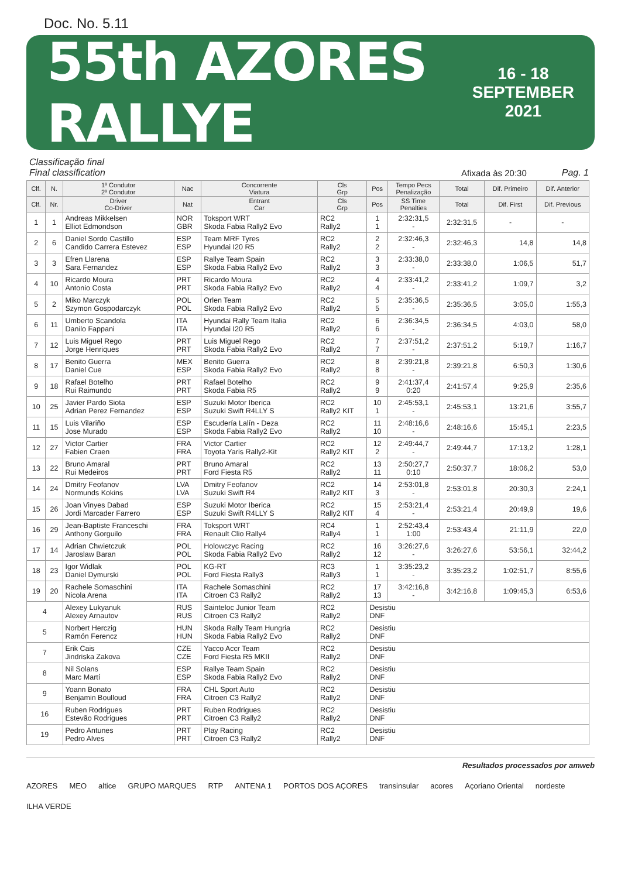Doc. No. 5.11
55th AZORES RALLYE 16 - 18
SEPTEMBER
2021
Classificação final
Final classification
Afixada às 20:30
Pag. 1
| Clf. | N. | 1º Condutor 2º Condutor | Nac | Concorrente Viatura | Cls Grp | Pos | Tempo Pecs Penalização | Total | Dif. Primeiro | Dif. Anterior |
| --- | --- | --- | --- | --- | --- | --- | --- | --- | --- | --- |
| Clf. | Nr. | Driver Co-Driver | Nat | Entrant Car | Cls Grp | Pos | SS Time Penalties | Total | Dif. First | Dif. Previous |
| 1 | 1 | Andreas Mikkelsen Elliot Edmondson | NOR GBR | Toksport WRT Skoda Fabia Rally2 Evo | RC2 Rally2 | 1 1 | 2:32:31,5 - | 2:32:31,5 | - | - |
| 2 | 6 | Daniel Sordo Castillo Candido Carrera Estevez | ESP ESP | Team MRF Tyres Hyundai I20 R5 | RC2 Rally2 | 2 2 | 2:32:46,3 - | 2:32:46,3 | 14,8 | 14,8 |
| 3 | 3 | Efren Llarena Sara Fernandez | ESP ESP | Rallye Team Spain Skoda Fabia Rally2 Evo | RC2 Rally2 | 3 3 | 2:33:38,0 - | 2:33:38,0 | 1:06,5 | 51,7 |
| 4 | 10 | Ricardo Moura Antonio Costa | PRT PRT | Ricardo Moura Skoda Fabia Rally2 Evo | RC2 Rally2 | 4 4 | 2:33:41,2 - | 2:33:41,2 | 1:09,7 | 3,2 |
| 5 | 2 | Miko Marczyk Szymon Gospodarczyk | POL POL | Orlen Team Skoda Fabia Rally2 Evo | RC2 Rally2 | 5 5 | 2:35:36,5 - | 2:35:36,5 | 3:05,0 | 1:55,3 |
| 6 | 11 | Umberto Scandola Danilo Fappani | ITA ITA | Hyundai Rally Team Italia Hyundai I20 R5 | RC2 Rally2 | 6 6 | 2:36:34,5 - | 2:36:34,5 | 4:03,0 | 58,0 |
| 7 | 12 | Luis Miguel Rego Jorge Henriques | PRT PRT | Luis Miguel Rego Skoda Fabia Rally2 Evo | RC2 Rally2 | 7 7 | 2:37:51,2 - | 2:37:51,2 | 5:19,7 | 1:16,7 |
| 8 | 17 | Benito Guerra Daniel Cue | MEX ESP | Benito Guerra Skoda Fabia Rally2 Evo | RC2 Rally2 | 8 8 | 2:39:21,8 - | 2:39:21,8 | 6:50,3 | 1:30,6 |
| 9 | 18 | Rafael Botelho Rui Raimundo | PRT PRT | Rafael Botelho Skoda Fabia R5 | RC2 Rally2 | 9 9 | 2:41:37,4 0:20 | 2:41:57,4 | 9:25,9 | 2:35,6 |
| 10 | 25 | Javier Pardo Siota Adrian Perez Fernandez | ESP ESP | Suzuki Motor Iberica Suzuki Swift R4LLY S | RC2 Rally2 KIT | 10 1 | 2:45:53,1 - | 2:45:53,1 | 13:21,6 | 3:55,7 |
| 11 | 15 | Luis Vilariño Jose Murado | ESP ESP | Escudería Lalín - Deza Skoda Fabia Rally2 Evo | RC2 Rally2 | 11 10 | 2:48:16,6 - | 2:48:16,6 | 15:45,1 | 2:23,5 |
| 12 | 27 | Victor Cartier Fabien Craen | FRA FRA | Victor Cartier Toyota Yaris Rally2-Kit | RC2 Rally2 KIT | 12 2 | 2:49:44,7 - | 2:49:44,7 | 17:13,2 | 1:28,1 |
| 13 | 22 | Bruno Amaral Rui Medeiros | PRT PRT | Bruno Amaral Ford Fiesta R5 | RC2 Rally2 | 13 11 | 2:50:27,7 0:10 | 2:50:37,7 | 18:06,2 | 53,0 |
| 14 | 24 | Dmitry Feofanov Normunds Kokins | LVA LVA | Dmitry Feofanov Suzuki Swift R4 | RC2 Rally2 KIT | 14 3 | 2:53:01,8 - | 2:53:01,8 | 20:30,3 | 2:24,1 |
| 15 | 26 | Joan Vinyes Dabad Jordi Marcader Farrero | ESP ESP | Suzuki Motor Iberica Suzuki Swift R4LLY S | RC2 Rally2 KIT | 15 4 | 2:53:21,4 - | 2:53:21,4 | 20:49,9 | 19,6 |
| 16 | 29 | Jean-Baptiste Franceschi Anthony Gorguilo | FRA FRA | Toksport WRT Renault Clio Rally4 | RC4 Rally4 | 1 1 | 2:52:43,4 1:00 | 2:53:43,4 | 21:11,9 | 22,0 |
| 17 | 14 | Adrian Chwietczuk Jaroslaw Baran | POL POL | Holowczyc Racing Skoda Fabia Rally2 Evo | RC2 Rally2 | 16 12 | 3:26:27,6 - | 3:26:27,6 | 53:56,1 | 32:44,2 |
| 18 | 23 | Igor Widlak Daniel Dymurski | POL POL | KG-RT Ford Fiesta Rally3 | RC3 Rally3 | 1 1 | 3:35:23,2 - | 3:35:23,2 | 1:02:51,7 | 8:55,6 |
| 19 | 20 | Rachele Somaschini Nicola Arena | ITA ITA | Rachele Somaschini Citroen C3 Rally2 | RC2 Rally2 | 17 13 | 3:42:16,8 - | 3:42:16,8 | 1:09:45,3 | 6:53,6 |
| 4 | | Alexey Lukyanuk Alexey Arnautov | RUS RUS | Sainteloc Junior Team Citroen C3 Rally2 | RC2 Rally2 | Desistiu DNF | | | | |
| 5 | | Norbert Herczig Ramón Ferencz | HUN HUN | Skoda Rally Team Hungria Skoda Fabia Rally2 Evo | RC2 Rally2 | Desistiu DNF | | | | |
| 7 | | Erik Cais Jindriska Zakova | CZE CZE | Yacco Accr Team Ford Fiesta R5 MKII | RC2 Rally2 | Desistiu DNF | | | | |
| 8 | | Nil Solans Marc Martí | ESP ESP | Rallye Team Spain Skoda Fabia Rally2 Evo | RC2 Rally2 | Desistiu DNF | | | | |
| 9 | | Yoann Bonato Benjamin Boulloud | FRA FRA | CHL Sport Auto Citroen C3 Rally2 | RC2 Rally2 | Desistiu DNF | | | | |
| 16 | | Ruben Rodrigues Estevão Rodrigues | PRT PRT | Ruben Rodrigues Citroen C3 Rally2 | RC2 Rally2 | Desistiu DNF | | | | |
| 19 | | Pedro Antunes Pedro Alves | PRT PRT | Play Racing Citroen C3 Rally2 | RC2 Rally2 | Desistiu DNF | | | | |
Resultados processados por amweb AZORES MEO altice GRUPO MARQUES RTP ANTENA 1 PORTOS DOS AÇORES transinsular acores Açoriano Oriental nordeste ILHA VERDE